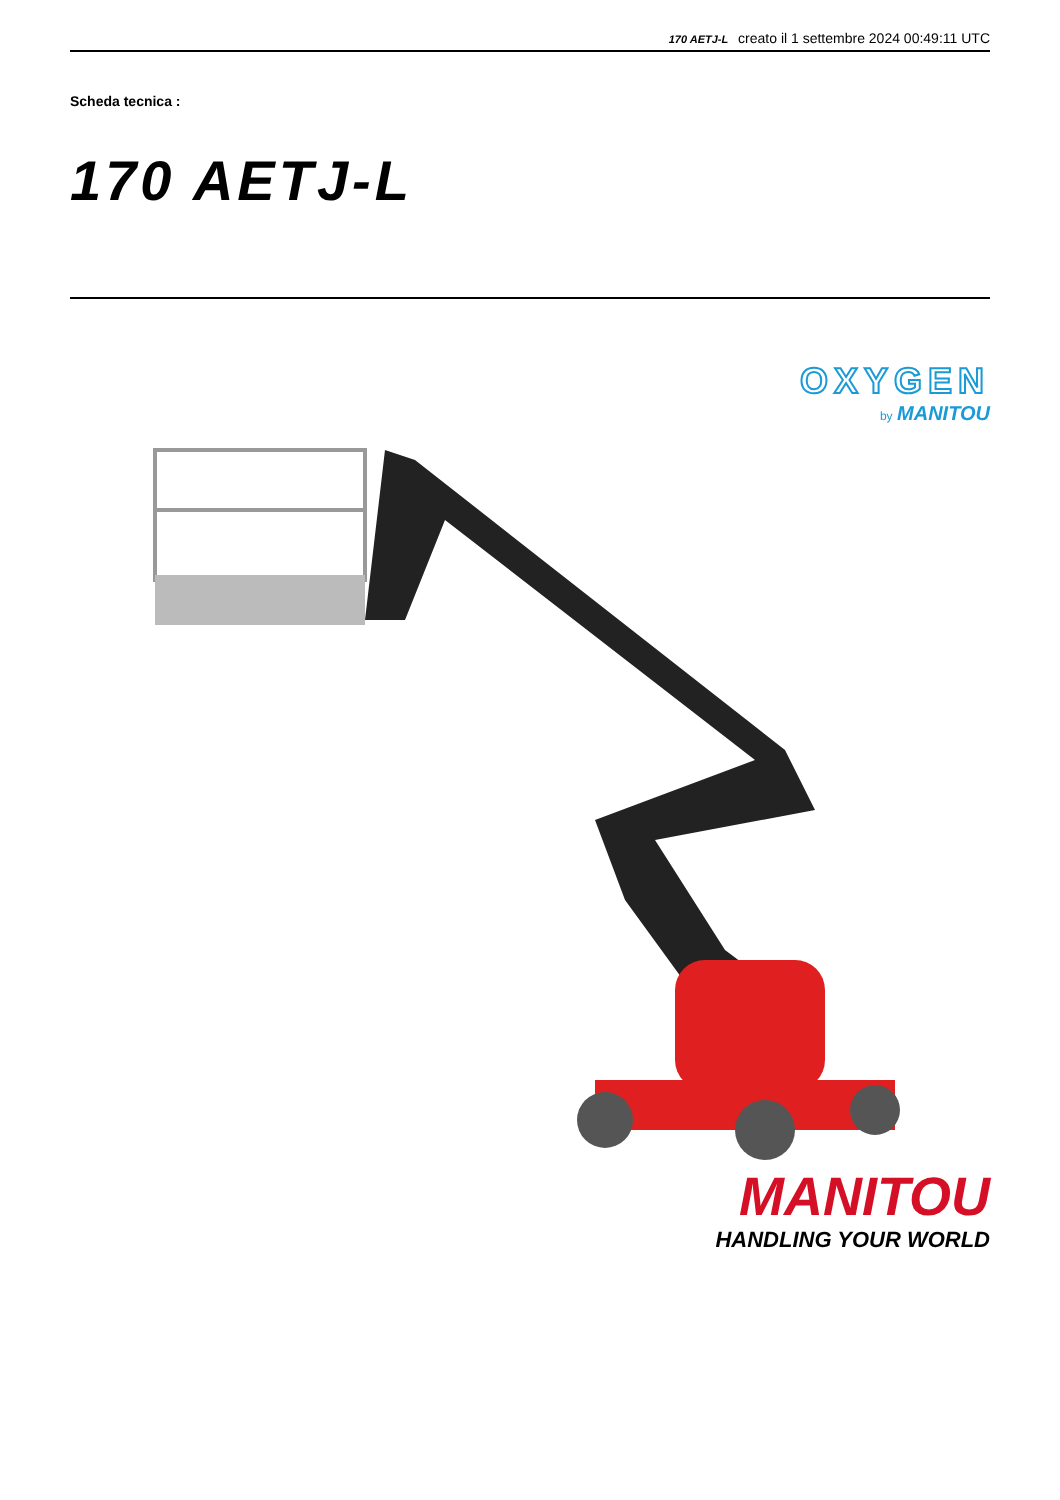170 AETJ-L creato il 1 settembre 2024 00:49:11 UTC
Scheda tecnica :
170 AETJ-L
OXYGEN
by MANITOU
MANITOU
HANDLING YOUR WORLD